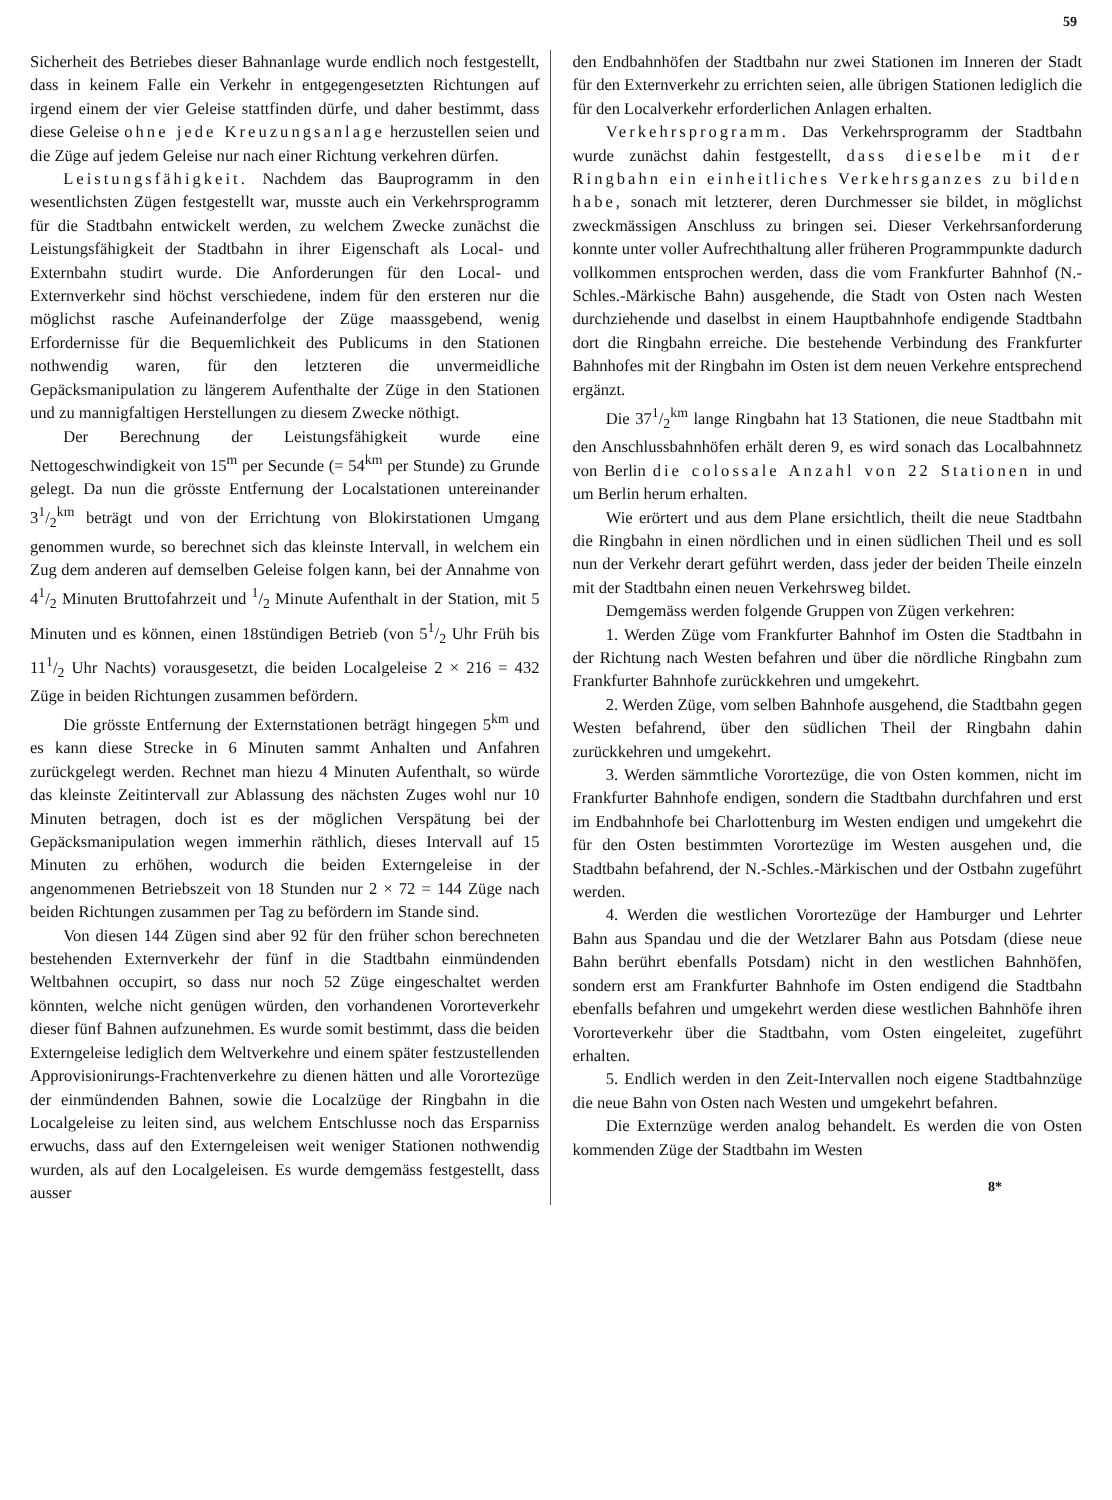59
Sicherheit des Betriebes dieser Bahnanlage wurde endlich noch festgestellt, dass in keinem Falle ein Verkehr in entgegengesetzten Richtungen auf irgend einem der vier Geleise stattfinden dürfe, und daher bestimmt, dass diese Geleise ohne jede Kreuzungsanlage herzustellen seien und die Züge auf jedem Geleise nur nach einer Richtung verkehren dürfen.
Leistungsfähigkeit. Nachdem das Bauprogramm in den wesentlichsten Zügen festgestellt war, musste auch ein Verkehrsprogramm für die Stadtbahn entwickelt werden, zu welchem Zwecke zunächst die Leistungsfähigkeit der Stadtbahn in ihrer Eigenschaft als Local- und Externbahn studirt wurde. Die Anforderungen für den Local- und Externverkehr sind höchst verschiedene, indem für den ersteren nur die möglichst rasche Aufeinanderfolge der Züge maassgebend, wenig Erfordernisse für die Bequemlichkeit des Publicums in den Stationen nothwendig waren, für den letzteren die unvermeidliche Gepäcksmanipulation zu längerem Aufenthalte der Züge in den Stationen und zu mannigfaltigen Herstellungen zu diesem Zwecke nöthigt.
Der Berechnung der Leistungsfähigkeit wurde eine Nettogeschwindigkeit von 15<sup>m</sup> per Secunde (= 54<sup>km</sup> per Stunde) zu Grunde gelegt. Da nun die grösste Entfernung der Localstationen untereinander 31/2<sup>km</sup> beträgt und von der Errichtung von Blokirstationen Umgang genommen wurde, so berechnet sich das kleinste Intervall, in welchem ein Zug dem anderen auf demselben Geleise folgen kann, bei der Annahme von 41/2 Minuten Bruttofahrzeit und 1/2 Minute Aufenthalt in der Station, mit 5 Minuten und es können, einen 18stündigen Betrieb (von 51/2 Uhr Früh bis 111/2 Uhr Nachts) vorausgesetzt, die beiden Localgeleise 2 × 216 = 432 Züge in beiden Richtungen zusammen befördern.
Die grösste Entfernung der Externstationen beträgt hingegen 5<sup>km</sup> und es kann diese Strecke in 6 Minuten sammt Anhalten und Anfahren zurückgelegt werden. Rechnet man hiezu 4 Minuten Aufenthalt, so würde das kleinste Zeitintervall zur Ablassung des nächsten Zuges wohl nur 10 Minuten betragen, doch ist es der möglichen Verspätung bei der Gepäcksmanipulation wegen immerhin räthlich, dieses Intervall auf 15 Minuten zu erhöhen, wodurch die beiden Externgeleise in der angenommenen Betriebszeit von 18 Stunden nur 2 × 72 = 144 Züge nach beiden Richtungen zusammen per Tag zu befördern im Stande sind.
Von diesen 144 Zügen sind aber 92 für den früher schon berechneten bestehenden Externverkehr der fünf in die Stadtbahn einmündenden Weltbahnen occupirt, so dass nur noch 52 Züge eingeschaltet werden könnten, welche nicht genügen würden, den vorhandenen Vororteverkehr dieser fünf Bahnen aufzunehmen. Es wurde somit bestimmt, dass die beiden Externgeleise lediglich dem Weltverkehre und einem später festzustellenden Approvisionirungs-Frachtenverkehre zu dienen hätten und alle Vorortezüge der einmündenden Bahnen, sowie die Localzüge der Ringbahn in die Localgeleise zu leiten sind, aus welchem Entschlusse noch das Ersparniss erwuchs, dass auf den Externgeleisen weit weniger Stationen nothwendig wurden, als auf den Localgeleisen. Es wurde demgemäss festgestellt, dass ausser
den Endbahnhöfen der Stadtbahn nur zwei Stationen im Inneren der Stadt für den Externverkehr zu errichten seien, alle übrigen Stationen lediglich die für den Localverkehr erforderlichen Anlagen erhalten.
Verkehrsprogramm. Das Verkehrsprogramm der Stadtbahn wurde zunächst dahin festgestellt, dass dieselbe mit der Ringbahn ein einheitliches Verkehrsganzes zu bilden habe, sonach mit letzterer, deren Durchmesser sie bildet, in möglichst zweckmässigen Anschluss zu bringen sei. Dieser Verkehrsanforderung konnte unter voller Aufrechthaltung aller früheren Programmpunkte dadurch vollkommen entsprochen werden, dass die vom Frankfurter Bahnhof (N.-Schles.-Märkische Bahn) ausgehende, die Stadt von Osten nach Westen durchziehende und daselbst in einem Hauptbahnhofe endigende Stadtbahn dort die Ringbahn erreiche. Die bestehende Verbindung des Frankfurter Bahnhofes mit der Ringbahn im Osten ist dem neuen Verkehre entsprechend ergänzt.
Die 371/2<sup>km</sup> lange Ringbahn hat 13 Stationen, die neue Stadtbahn mit den Anschlussbahnhöfen erhält deren 9, es wird sonach das Localbahnnetz von Berlin die colossale Anzahl von 22 Stationen in und um Berlin herum erhalten.
Wie erörtert und aus dem Plane ersichtlich, theilt die neue Stadtbahn die Ringbahn in einen nördlichen und in einen südlichen Theil und es soll nun der Verkehr derart geführt werden, dass jeder der beiden Theile einzeln mit der Stadtbahn einen neuen Verkehrsweg bildet.
Demgemäss werden folgende Gruppen von Zügen verkehren:
1. Werden Züge vom Frankfurter Bahnhof im Osten die Stadtbahn in der Richtung nach Westen befahren und über die nördliche Ringbahn zum Frankfurter Bahnhofe zurückkehren und umgekehrt.
2. Werden Züge, vom selben Bahnhofe ausgehend, die Stadtbahn gegen Westen befahrend, über den südlichen Theil der Ringbahn dahin zurückkehren und umgekehrt.
3. Werden sämmtliche Vorortezüge, die von Osten kommen, nicht im Frankfurter Bahnhofe endigen, sondern die Stadtbahn durchfahren und erst im Endbahnhofe bei Charlottenburg im Westen endigen und umgekehrt die für den Osten bestimmten Vorortezüge im Westen ausgehen und, die Stadtbahn befahrend, der N.-Schles.-Märkischen und der Ostbahn zugeführt werden.
4. Werden die westlichen Vorortezüge der Hamburger und Lehrter Bahn aus Spandau und die der Wetzlarer Bahn aus Potsdam (diese neue Bahn berührt ebenfalls Potsdam) nicht in den westlichen Bahnhöfen, sondern erst am Frankfurter Bahnhofe im Osten endigend die Stadtbahn ebenfalls befahren und umgekehrt werden diese westlichen Bahnhöfe ihren Vororteverkehr über die Stadtbahn, vom Osten eingeleitet, zugeführt erhalten.
5. Endlich werden in den Zeit-Intervallen noch eigene Stadtbahnzüge die neue Bahn von Osten nach Westen und umgekehrt befahren.
Die Externzüge werden analog behandelt. Es werden die von Osten kommenden Züge der Stadtbahn im Westen
8*